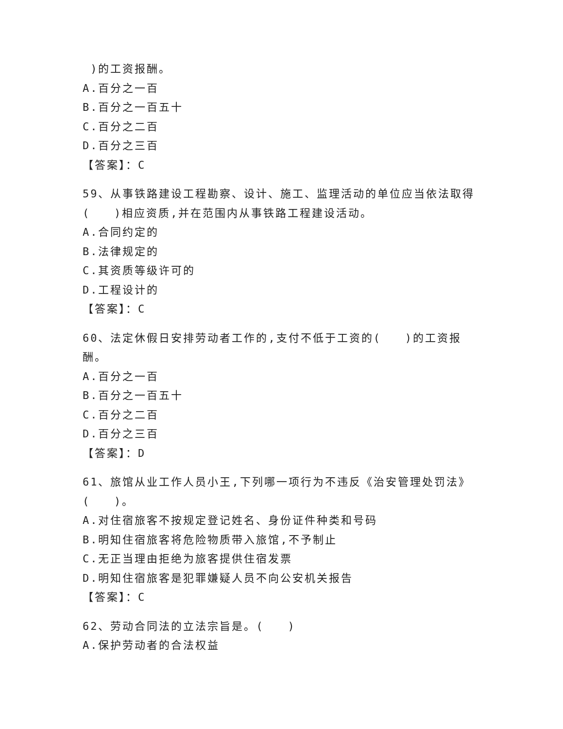)的工资报酬。
A.百分之一百
B.百分之一百五十
C.百分之二百
D.百分之三百
【答案】：C
59、从事铁路建设工程勘察、设计、施工、监理活动的单位应当依法取得( )相应资质,并在范围内从事铁路工程建设活动。
A.合同约定的
B.法律规定的
C.其资质等级许可的
D.工程设计的
【答案】：C
60、法定休假日安排劳动者工作的,支付不低于工资的( )的工资报酬。
A.百分之一百
B.百分之一百五十
C.百分之二百
D.百分之三百
【答案】：D
61、旅馆从业工作人员小王,下列哪一项行为不违反《治安管理处罚法》( )。
A.对住宿旅客不按规定登记姓名、身份证件种类和号码
B.明知住宿旅客将危险物质带入旅馆,不予制止
C.无正当理由拒绝为旅客提供住宿发票
D.明知住宿旅客是犯罪嫌疑人员不向公安机关报告
【答案】：C
62、劳动合同法的立法宗旨是。( )
A.保护劳动者的合法权益